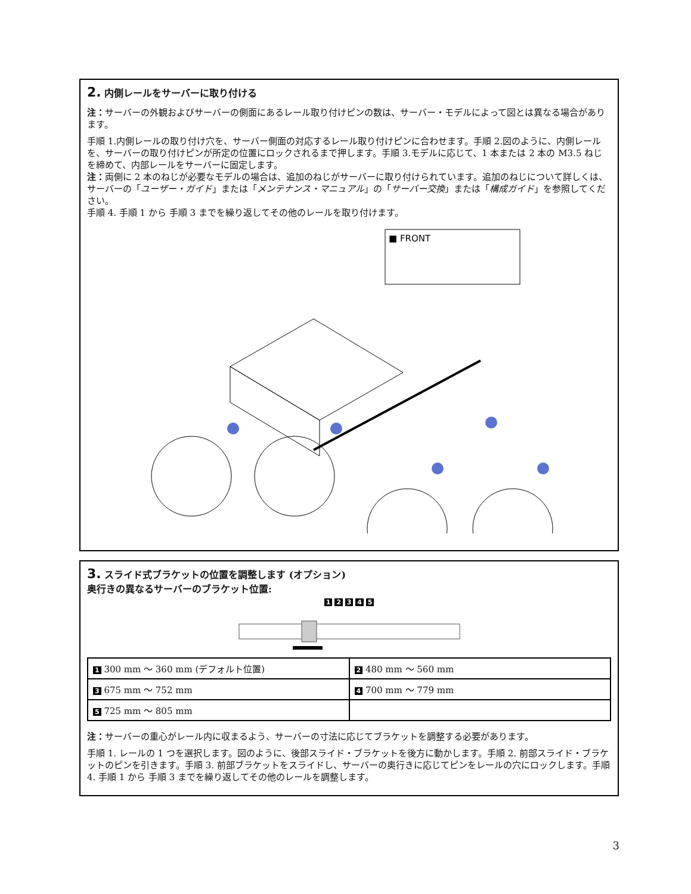2. 内側レールをサーバーに取り付ける
注：サーバーの外観およびサーバーの側面にあるレール取り付けピンの数は、サーバー・モデルによって図とは異なる場合があります。
手順 1.内側レールの取り付け穴を、サーバー側面の対応するレール取り付けピンに合わせます。手順 2.図のように、内側レールを、サーバーの取り付けピンが所定の位置にロックされるまで押します。手順 3.モデルに応じて、1 本または 2 本の M3.5 ねじを締めて、内部レールをサーバーに固定します。
注：両側に 2 本のねじが必要なモデルの場合は、追加のねじがサーバーに取り付けられています。追加のねじについて詳しくは、サーバーの「ユーザー・ガイド」または「メンテナンス・マニュアル」の「サーバー交換」または「構成ガイド」を参照してください。
手順 4. 手順 1 から 手順 3 までを繰り返してその他のレールを取り付けます。
■ FRONT
3. スライド式ブラケットの位置を調整します (オプション)
奥行きの異なるサーバーのブラケット位置:
1 2 3 4 5
| 1 300 mm ～ 360 mm (デフォルト位置) | 2 480 mm ～ 560 mm |
| 3 675 mm ～ 752 mm | 4 700 mm ～ 779 mm |
| 5 725 mm ～ 805 mm | |
注：サーバーの重心がレール内に収まるよう、サーバーの寸法に応じてブラケットを調整する必要があります。
手順 1. レールの 1 つを選択します。図のように、後部スライド・ブラケットを後方に動かします。手順 2. 前部スライド・ブラケットのピンを引きます。手順 3. 前部ブラケットをスライドし、サーバーの奥行きに応じてピンをレールの穴にロックします。手順 4. 手順 1 から 手順 3 までを繰り返してその他のレールを調整します。
3